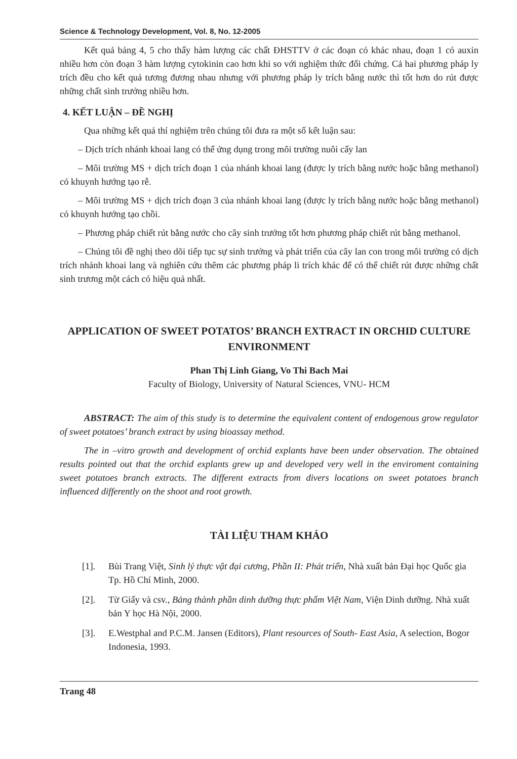Science & Technology Development, Vol. 8, No. 12-2005
Kết quả bảng 4, 5 cho thấy hàm lượng các chất ĐHSTTV ở các đoạn có khác nhau, đoạn 1 có auxin nhiều hơn còn đoạn 3 hàm lượng cytokinin cao hơn khi so với nghiệm thức đối chứng. Cả hai phương pháp ly trích đều cho kết quả tương đương nhau nhưng với phương pháp ly trích bằng nước thì tốt hơn do rút được những chất sinh trưởng nhiều hơn.
4. KẾT LUẬN – ĐỀ NGHỊ
Qua những kết quả thí nghiệm trên chúng tôi đưa ra một số kết luận sau:
– Dịch trích nhánh khoai lang có thể ứng dụng trong môi trường nuôi cấy lan
– Môi trường MS + dịch trích đoạn 1 của nhánh khoai lang (được ly trích bằng nước hoặc bằng methanol) có khuynh hướng tạo rễ.
– Môi trường MS + dịch trích đoạn 3 của nhánh khoai lang (được ly trích bằng nước hoặc bằng methanol) có khuynh hướng tạo chồi.
– Phương pháp chiết rút bằng nước cho cây sinh trưởng tốt hơn phương pháp chiết rút bằng methanol.
– Chúng tôi đề nghị theo dõi tiếp tục sự sinh trưởng và phát triển của cây lan con trong môi trường có dịch trích nhánh khoai lang và nghiên cứu thêm các phương pháp li trích khác để có thể chiết rút được những chất sinh trương một cách có hiệu quả nhất.
APPLICATION OF SWEET POTATOS’ BRANCH EXTRACT IN ORCHID CULTURE ENVIRONMENT
Phan Thị Linh Giang, Vo Thi Bach Mai
Faculty of Biology, University of Natural Sciences, VNU- HCM
ABSTRACT: The aim of this study is to determine the equivalent content of endogenous grow regulator of sweet potatoes’ branch extract by using bioassay method.
The in –vitro growth and development of orchid explants have been under observation. The obtained results pointed out that the orchid explants grew up and developed very well in the enviroment containing sweet potatoes branch extracts. The different extracts from divers locations on sweet potatoes branch influenced differently on the shoot and root growth.
TÀI LIỆU THAM KHẢO
[1]. Bùi Trang Việt, Sinh lý thực vật đại cương, Phần II: Phát triển, Nhà xuất bản Đại học Quốc gia Tp. Hồ Chí Minh, 2000.
[2]. Từ Giấy và csv., Bảng thành phần dinh dưỡng thực phẩm Việt Nam, Viện Dinh dưỡng. Nhà xuất bản Y học Hà Nội, 2000.
[3]. E.Westphal and P.C.M. Jansen (Editors), Plant resources of South- East Asia, A selection, Bogor Indonesia, 1993.
Trang 48